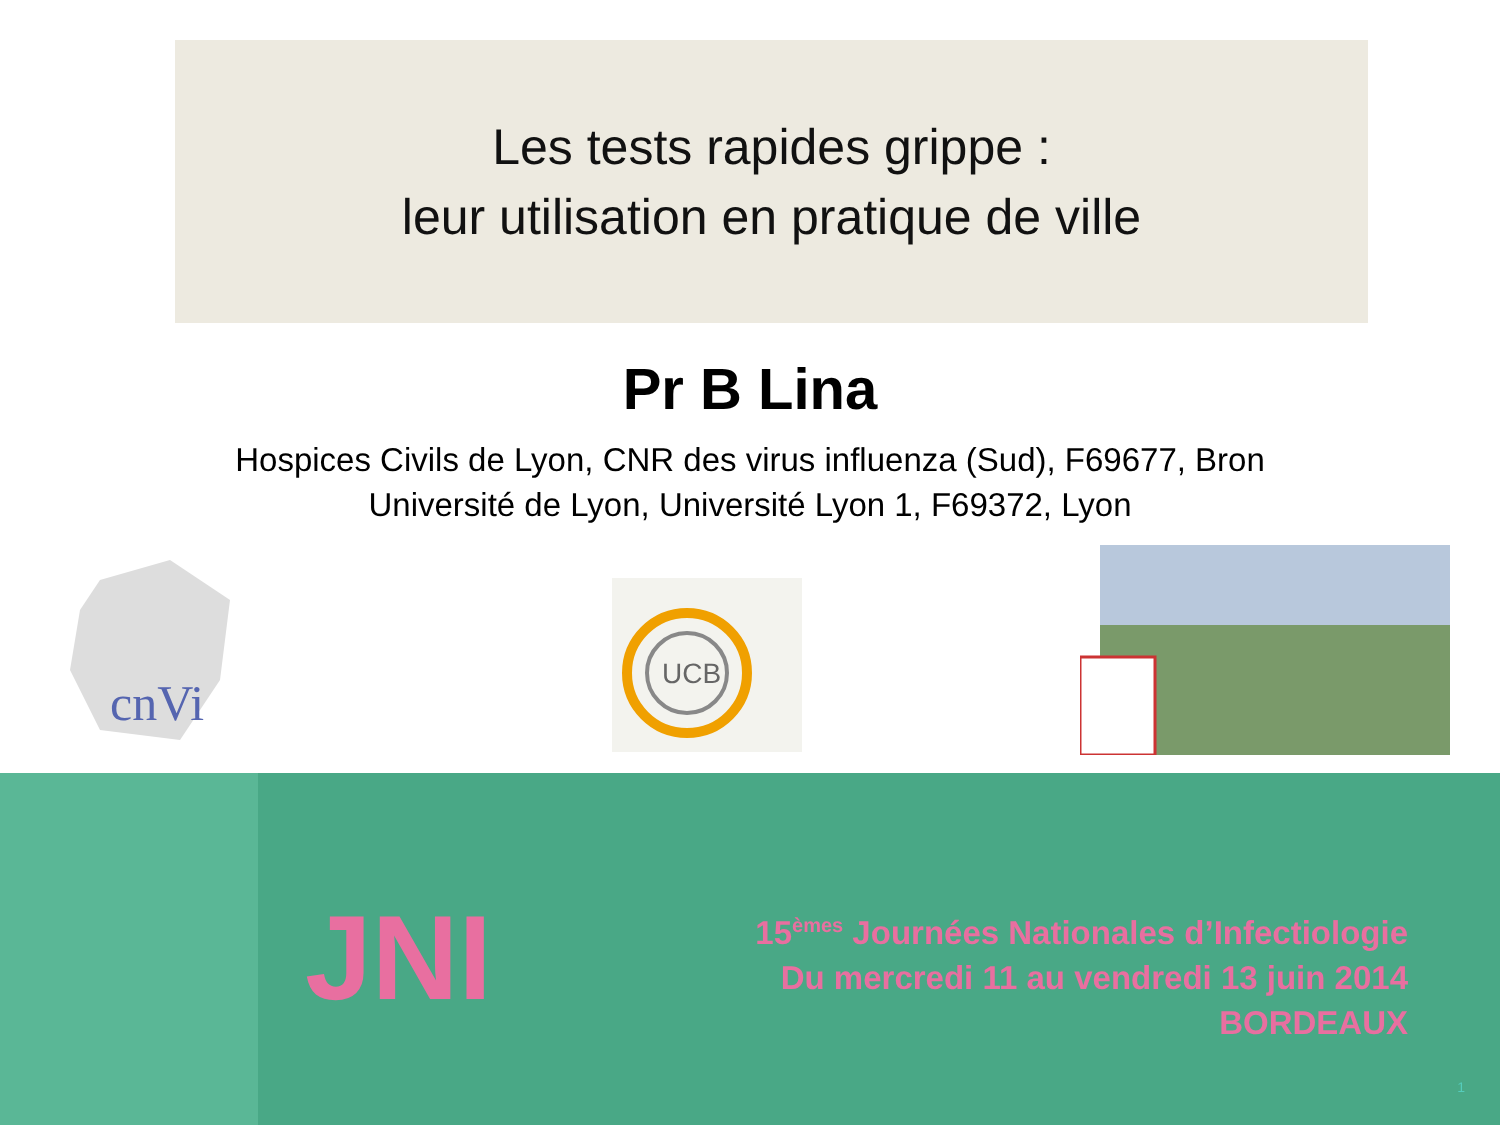Les tests rapides grippe :
leur utilisation en pratique de ville
Pr B Lina
Hospices Civils de Lyon, CNR des virus influenza (Sud), F69677, Bron
Université de Lyon, Université Lyon 1, F69372, Lyon
cnVi
UCB
JNI
15<sup>èmes</sup> Journées Nationales d’Infectiologie
Du mercredi 11 au vendredi 13 juin 2014
BORDEAUX
1